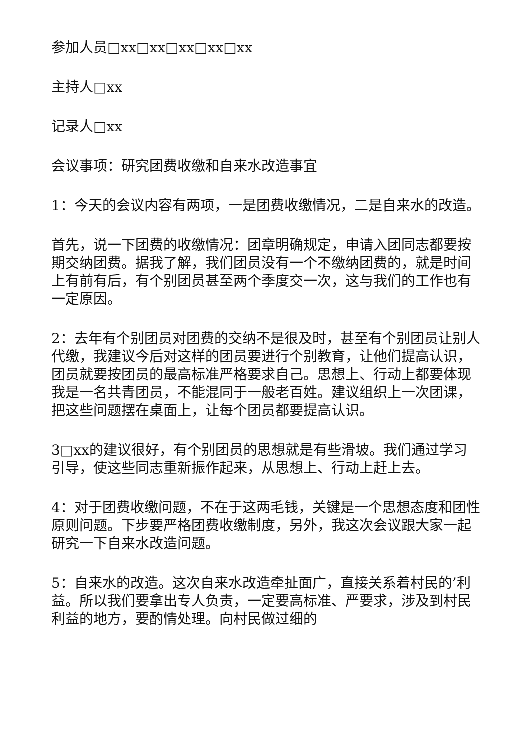参加人员□xx□xx□xx□xx□xx
主持人□xx
记录人□xx
会议事项：研究团费收缴和自来水改造事宜
1：今天的会议内容有两项，一是团费收缴情况，二是自来水的改造。
首先，说一下团费的收缴情况：团章明确规定，申请入团同志都要按期交纳团费。据我了解，我们团员没有一个不缴纳团费的，就是时间上有前有后，有个别团员甚至两个季度交一次，这与我们的工作也有一定原因。
2：去年有个别团员对团费的交纳不是很及时，甚至有个别团员让别人代缴，我建议今后对这样的团员要进行个别教育，让他们提高认识，团员就要按团员的最高标准严格要求自己。思想上、行动上都要体现我是一名共青团员，不能混同于一般老百姓。建议组织上一次团课，把这些问题摆在桌面上，让每个团员都要提高认识。
3□xx的建议很好，有个别团员的思想就是有些滑坡。我们通过学习引导，使这些同志重新振作起来，从思想上、行动上赶上去。
4：对于团费收缴问题，不在于这两毛钱，关键是一个思想态度和团性原则问题。下步要严格团费收缴制度，另外，我这次会议跟大家一起研究一下自来水改造问题。
5：自来水的改造。这次自来水改造牵扯面广，直接关系着村民的’利益。所以我们要拿出专人负责，一定要高标准、严要求，涉及到村民利益的地方，要酌情处理。向村民做过细的